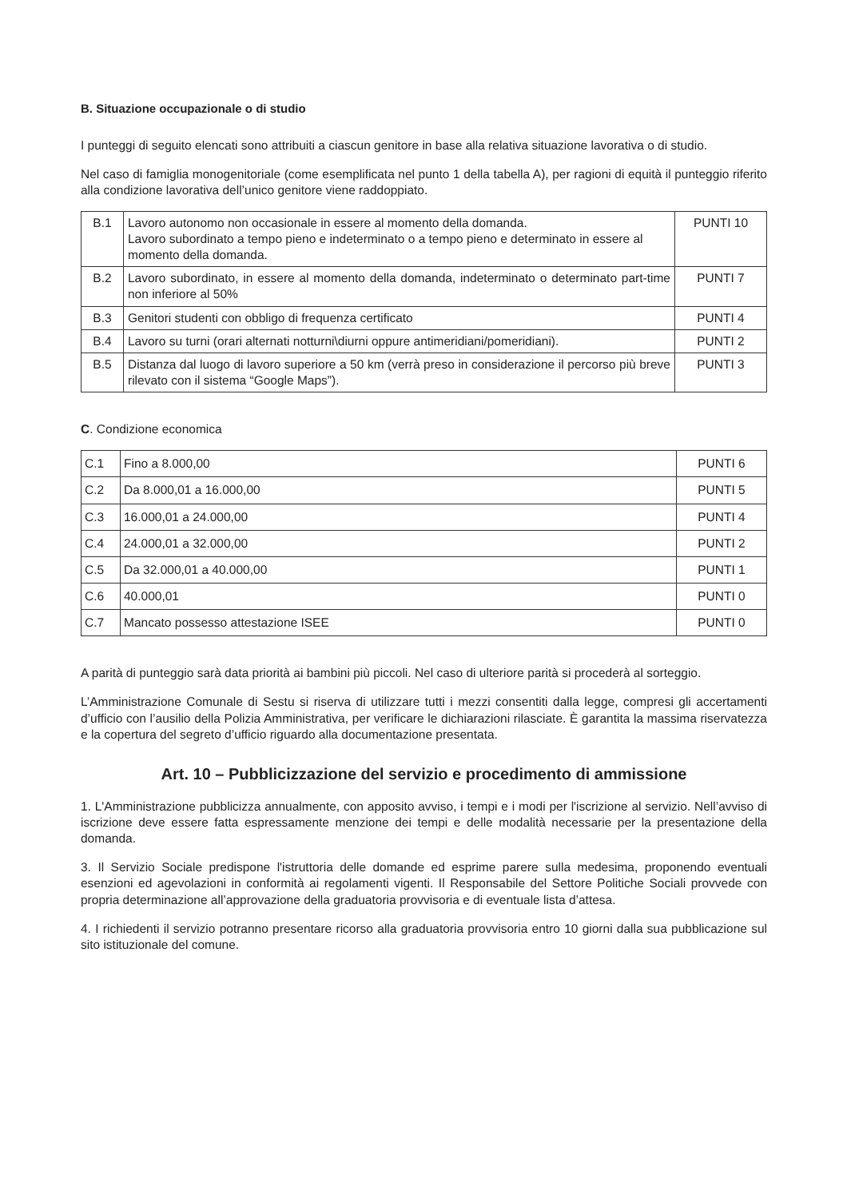B. Situazione occupazionale o di studio
I punteggi di seguito elencati sono attribuiti a ciascun genitore in base alla relativa situazione lavorativa o di studio.
Nel caso di famiglia monogenitoriale (come esemplificata nel punto 1 della tabella A), per ragioni di equità il punteggio riferito alla condizione lavorativa dell’unico genitore viene raddoppiato.
| B.1 | Lavoro autonomo non occasionale in essere al momento della domanda. Lavoro subordinato a tempo pieno e indeterminato o a tempo pieno e determinato in essere al momento della domanda. | PUNTI 10 |
| B.2 | Lavoro subordinato, in essere al momento della domanda, indeterminato o determinato part-time non inferiore al 50% | PUNTI 7 |
| B.3 | Genitori studenti con obbligo di frequenza certificato | PUNTI 4 |
| B.4 | Lavoro su turni (orari alternati notturni\diurni oppure antimeridiani/pomeridiani). | PUNTI 2 |
| B.5 | Distanza dal luogo di lavoro superiore a 50 km (verrà preso in considerazione il percorso più breve rilevato con il sistema “Google Maps”). | PUNTI 3 |
C. Condizione economica
| C.1 | Fino a 8.000,00 | PUNTI 6 |
| C.2 | Da 8.000,01 a 16.000,00 | PUNTI 5 |
| C.3 | 16.000,01 a 24.000,00 | PUNTI 4 |
| C.4 | 24.000,01 a 32.000,00 | PUNTI 2 |
| C.5 | Da 32.000,01 a 40.000,00 | PUNTI 1 |
| C.6 | 40.000,01 | PUNTI 0 |
| C.7 | Mancato possesso attestazione ISEE | PUNTI 0 |
A parità di punteggio sarà data priorità ai bambini più piccoli. Nel caso di ulteriore parità si procederà al sorteggio.
L’Amministrazione Comunale di Sestu si riserva di utilizzare tutti i mezzi consentiti dalla legge, compresi gli accertamenti d’ufficio con l’ausilio della Polizia Amministrativa, per verificare le dichiarazioni rilasciate. È garantita la massima riservatezza e la copertura del segreto d’ufficio riguardo alla documentazione presentata.
Art. 10 – Pubblicizzazione del servizio e procedimento di ammissione
1. L'Amministrazione pubblicizza annualmente, con apposito avviso, i tempi e i modi per l'iscrizione al servizio. Nell’avviso di iscrizione deve essere fatta espressamente menzione dei tempi e delle modalità necessarie per la presentazione della domanda.
3. Il Servizio Sociale predispone l'istruttoria delle domande ed esprime parere sulla medesima, proponendo eventuali esenzioni ed agevolazioni in conformità ai regolamenti vigenti. Il Responsabile del Settore Politiche Sociali provvede con propria determinazione all’approvazione della graduatoria provvisoria e di eventuale lista d’attesa.
4. I richiedenti il servizio potranno presentare ricorso alla graduatoria provvisoria entro 10 giorni dalla sua pubblicazione sul sito istituzionale del comune.